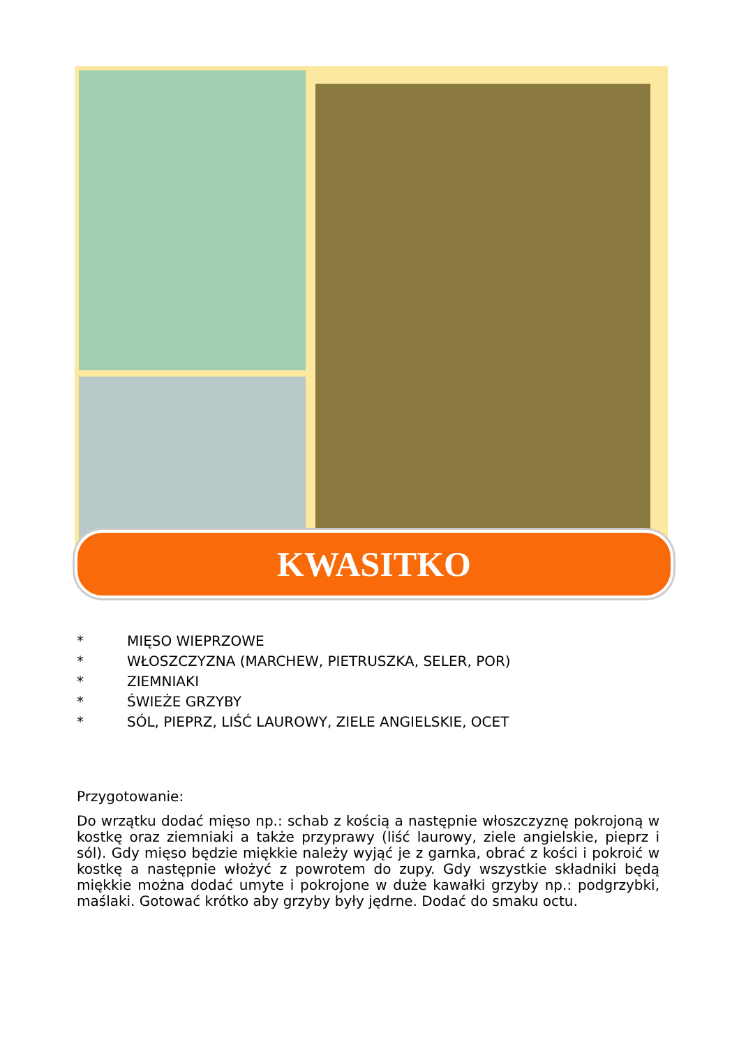KWASITKO
* MIĘSO WIEPRZOWE
* WŁOSZCZYZNA (MARCHEW, PIETRUSZKA, SELER, POR)
* ZIEMNIAKI
* ŚWIEŻE GRZYBY
* SÓL, PIEPRZ, LIŚĆ LAUROWY, ZIELE ANGIELSKIE, OCET
Przygotowanie:
Do wrzątku dodać mięso np.: schab z kością a następnie włoszczyznę pokrojoną w kostkę oraz ziemniaki a także przyprawy (liść laurowy, ziele angielskie, pieprz i sól). Gdy mięso będzie miękkie należy wyjąć je z garnka, obrać z kości i pokroić w kostkę a następnie włożyć z powrotem do zupy. Gdy wszystkie składniki będą miękkie można dodać umyte i pokrojone w duże kawałki grzyby np.: podgrzybki, maślaki. Gotować krótko aby grzyby były jędrne. Dodać do smaku octu.